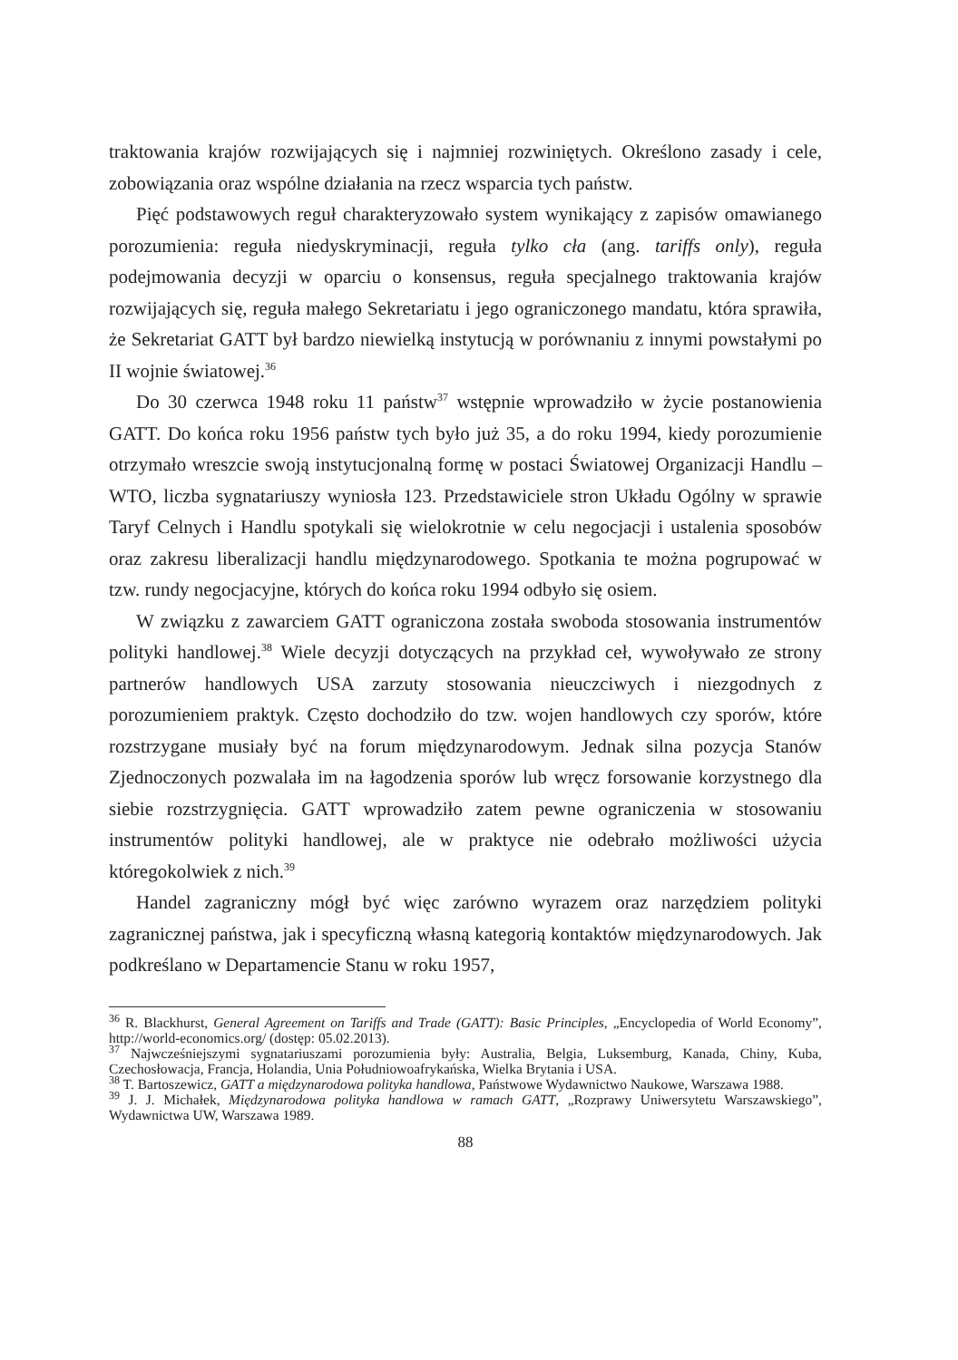traktowania krajów rozwijających się i najmniej rozwiniętych. Określono zasady i cele, zobowiązania oraz wspólne działania na rzecz wsparcia tych państw.
Pięć podstawowych reguł charakteryzowało system wynikający z zapisów omawianego porozumienia: reguła niedyskryminacji, reguła tylko cła (ang. tariffs only), reguła podejmowania decyzji w oparciu o konsensus, reguła specjalnego traktowania krajów rozwijających się, reguła małego Sekretariatu i jego ograniczonego mandatu, która sprawiła, że Sekretariat GATT był bardzo niewielką instytucją w porównaniu z innymi powstałymi po II wojnie światowej.<sup>36</sup>
Do 30 czerwca 1948 roku 11 państw<sup>37</sup> wstępnie wprowadziło w życie postanowienia GATT. Do końca roku 1956 państw tych było już 35, a do roku 1994, kiedy porozumienie otrzymało wreszcie swoją instytucjonalną formę w postaci Światowej Organizacji Handlu – WTO, liczba sygnatariuszy wyniosła 123. Przedstawiciele stron Układu Ogólny w sprawie Taryf Celnych i Handlu spotykali się wielokrotnie w celu negocjacji i ustalenia sposobów oraz zakresu liberalizacji handlu międzynarodowego. Spotkania te można pogrupować w tzw. rundy negocjacyjne, których do końca roku 1994 odbyło się osiem.
W związku z zawarciem GATT ograniczona została swoboda stosowania instrumentów polityki handlowej.<sup>38</sup> Wiele decyzji dotyczących na przykład ceł, wywoływało ze strony partnerów handlowych USA zarzuty stosowania nieuczciwych i niezgodnych z porozumieniem praktyk. Często dochodziło do tzw. wojen handlowych czy sporów, które rozstrzygane musiały być na forum międzynarodowym. Jednak silna pozycja Stanów Zjednoczonych pozwalała im na łagodzenia sporów lub wręcz forsowanie korzystnego dla siebie rozstrzygnięcia. GATT wprowadziło zatem pewne ograniczenia w stosowaniu instrumentów polityki handlowej, ale w praktyce nie odebrało możliwości użycia któregokolwiek z nich.<sup>39</sup>
Handel zagraniczny mógł być więc zarówno wyrazem oraz narzędziem polityki zagranicznej państwa, jak i specyficzną własną kategorią kontaktów międzynarodowych. Jak podkreślano w Departamencie Stanu w roku 1957,
<sup>36</sup> R. Blackhurst, General Agreement on Tariffs and Trade (GATT): Basic Principles, „Encyclopedia of World Economy”, http://world-economics.org/ (dostęp: 05.02.2013).
<sup>37</sup> Najwcześniejszymi sygnatariuszami porozumienia były: Australia, Belgia, Luksemburg, Kanada, Chiny, Kuba, Czechosłowacja, Francja, Holandia, Unia Południowoafrykańska, Wielka Brytania i USA.
<sup>38</sup> T. Bartoszewicz, GATT a międzynarodowa polityka handlowa, Państwowe Wydawnictwo Naukowe, Warszawa 1988.
<sup>39</sup> J. J. Michałek, Międzynarodowa polityka handlowa w ramach GATT, „Rozprawy Uniwersytetu Warszawskiego”, Wydawnictwa UW, Warszawa 1989.
88